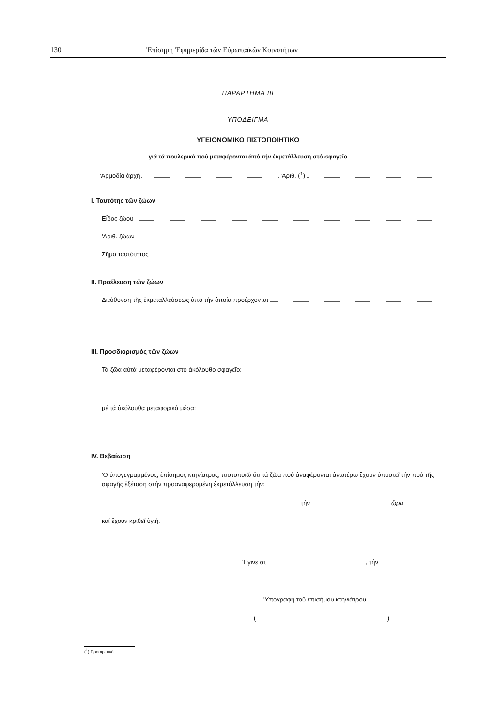130 'Επίσημη 'Εφημερίδα τῶν Εὐρωπαϊκῶν Κοινοτήτων
ΠΑΡΑΡΤΗΜΑ III
ΥΠΟΔΕΙΓΜΑ
ΥΓΕΙΟΝΟΜΙΚΟ ΠΙΣΤΟΠΟΙΗΤΙΚΟ
γιά τά πουλερικά πού μεταφέρονται ἀπό τήν ἐκμετάλλευση στό σφαγεῖο
'Αρμοδία ἀρχή 'Αριθ. (<sup>1</sup>)
I. Ταυτότης τῶν ζώων
Εἶδος ζώου
'Αριθ. ζώων
Σῆμα ταυτότητος
II. Προέλευση τῶν ζώων
Διεύθυνση τῆς ἐκμεταλλεύσεως ἀπό τήν ὁποία προέρχονται
III. Προσδιορισμός τῶν ζώων
Τά ζῶα αὐτά μεταφέρονται στό ἀκόλουθο σφαγεῖο:
μέ τά ἀκόλουθα μεταφορικά μέσα:
IV. Βεβαίωση
'Ο ὑπογεγραμμένος, ἐπίσημος κτηνίατρος, πιστοποιῶ ὅτι τά ζῶα πού ἀναφέρονται ἀνωτέρω ἔχουν ὑποστεῖ τήν πρό τῆς σφαγῆς ἐξέταση στήν προαναφερομένη ἐκμετάλλευση τήν:
τήν ὥρα
καί ἔχουν κριθεῖ ὑγιή.
'Εγινε στ , τήν
'Υπογραφή τοῦ ἐπισήμου κτηνιάτρου
( )
(<sup>1</sup>) Προαιρετικό.